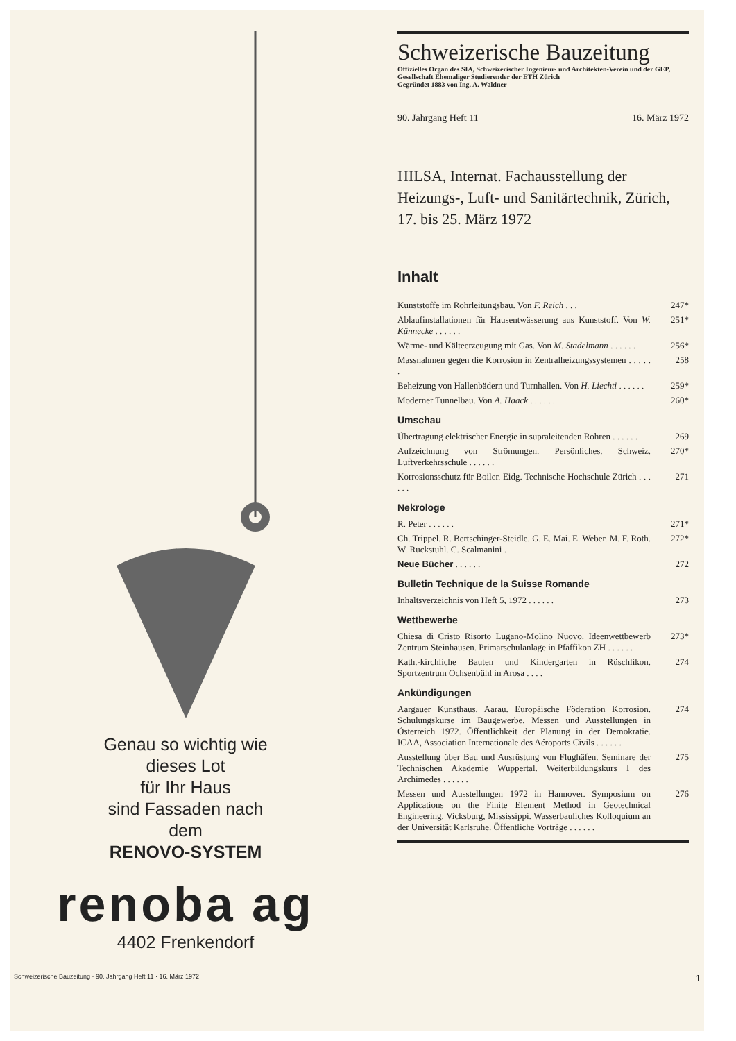Genau so wichtig wie
dieses Lot
für Ihr Haus
sind Fassaden nach
dem
RENOVO-SYSTEM
renoba ag
4402 Frenkendorf
Schweizerische Bauzeitung
Offizielles Organ des SIA, Schweizerischer Ingenieur- und Architekten-Verein und der GEP, Gesellschaft Ehemaliger Studierender der ETH Zürich
Gegründet 1883 von Ing. A. Waldner
90. Jahrgang Heft 11 16. März 1972
HILSA, Internat. Fachausstellung der Heizungs-, Luft- und Sanitärtechnik, Zürich, 17. bis 25. März 1972
Inhalt
Kunststoffe im Rohrleitungsbau. Von F. Reich . . . 247*
Ablaufinstallationen für Hausentwässerung aus Kunststoff. Von W. Künnecke . . . . . . 251*
Wärme- und Kälteerzeugung mit Gas. Von M. Stadelmann . . . . . . 256*
Massnahmen gegen die Korrosion in Zentralheizungssystemen . . . . . . 258
Beheizung von Hallenbädern und Turnhallen. Von H. Liechti . . . . . . 259*
Moderner Tunnelbau. Von A. Haack . . . . . . 260*
Umschau
Übertragung elektrischer Energie in supraleitenden Rohren . . . . . . 269
Aufzeichnung von Strömungen. Persönliches. Schweiz. Luftverkehrsschule . . . . . . 270*
Korrosionsschutz für Boiler. Eidg. Technische Hochschule Zürich . . . . . . 271
Nekrologe
R. Peter . . . . . . 271*
Ch. Trippel. R. Bertschinger-Steidle. G. E. Mai. E. Weber. M. F. Roth. W. Ruckstuhl. C. Scalmanini . 272*
Neue Bücher . . . . . . 272
Bulletin Technique de la Suisse Romande
Inhaltsverzeichnis von Heft 5, 1972 . . . . . . 273
Wettbewerbe
Chiesa di Cristo Risorto Lugano-Molino Nuovo. Ideenwettbewerb Zentrum Steinhausen. Primarschulanlage in Pfäffikon ZH . . . . . . 273*
Kath.-kirchliche Bauten und Kindergarten in Rüschlikon. Sportzentrum Ochsenbühl in Arosa . . . . 274
Ankündigungen
Aargauer Kunsthaus, Aarau. Europäische Föderation Korrosion. Schulungskurse im Baugewerbe. Messen und Ausstellungen in Österreich 1972. Öffentlichkeit der Planung in der Demokratie. ICAA, Association Internationale des Aéroports Civils . . . . . . 274
Ausstellung über Bau und Ausrüstung von Flughäfen. Seminare der Technischen Akademie Wuppertal. Weiterbildungskurs I des Archimedes . . . . . . 275
Messen und Ausstellungen 1972 in Hannover. Symposium on Applications on the Finite Element Method in Geotechnical Engineering, Vicksburg, Mississippi. Wasserbauliches Kolloquium an der Universität Karlsruhe. Öffentliche Vorträge . . . . . . 276
Schweizerische Bauzeitung · 90. Jahrgang Heft 11 · 16. März 1972 1